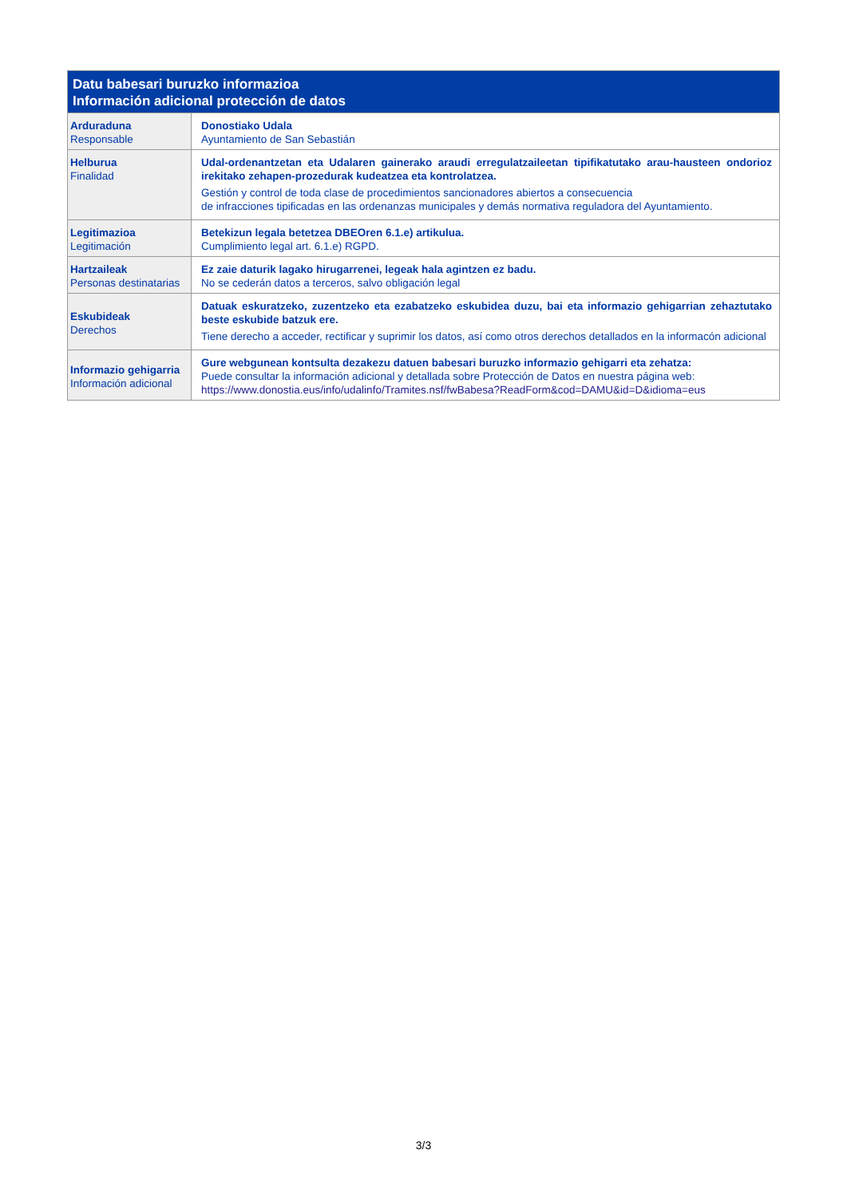| Datu babesari buruzko informazioa Información adicional protección de datos | |
| --- | --- |
| Arduraduna Responsable | Donostiako Udala Ayuntamiento de San Sebastián |
| Helburua Finalidad | Udal-ordenantzetan eta Udalaren gainerako araudi erregulatzaileetan tipifikatutako arau-hausteen ondorioz irekitako zehapen-prozedurak kudeatzea eta kontrolatzea. Gestión y control de toda clase de procedimientos sancionadores abiertos a consecuencia de infracciones tipificadas en las ordenanzas municipales y demás normativa reguladora del Ayuntamiento. |
| Legitimazioa Legitimación | Betekizun legala betetzea DBEOren 6.1.e) artikulua. Cumplimiento legal art. 6.1.e) RGPD. |
| Hartzaileak Personas destinatarias | Ez zaie daturik lagako hirugarrenei, legeak hala agintzen ez badu. No se cederán datos a terceros, salvo obligación legal |
| Eskubideak Derechos | Datuak eskuratzeko, zuzentzeko eta ezabatzeko eskubidea duzu, bai eta informazio gehigarrian zehaztutako beste eskubide batzuk ere. Tiene derecho a acceder, rectificar y suprimir los datos, así como otros derechos detallados en la informacón adicional |
| Informazio gehigarria Información adicional | Gure webgunean kontsulta dezakezu datuen babesari buruzko informazio gehigarri eta zehatza: Puede consultar la información adicional y detallada sobre Protección de Datos en nuestra página web: https://www.donostia.eus/info/udalinfo/Tramites.nsf/fwBabesa?ReadForm&cod=DAMU&id=D&idioma=eus |
3/3